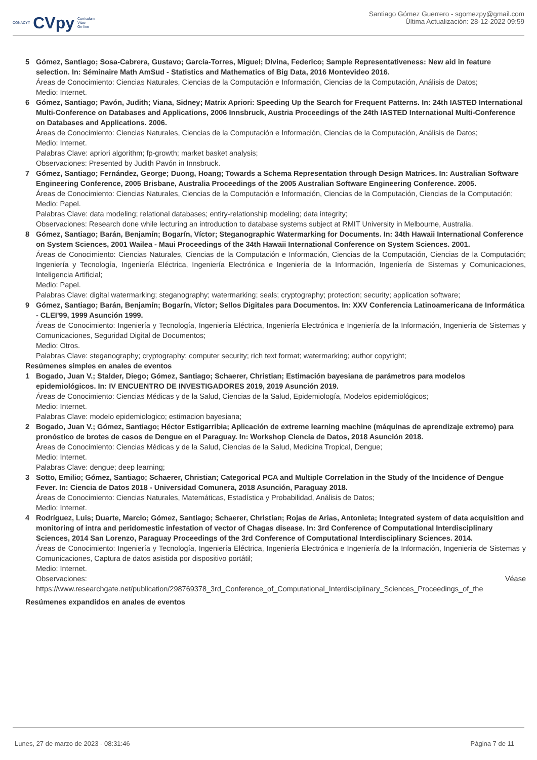CONACYT CVpy Curriculum
Vitae
On-line
Santiago Gómez Guerrero - sgomezpy@gmail.com
Última Actualización: 28-12-2022 09:59
5 Gómez, Santiago; Sosa-Cabrera, Gustavo; García-Torres, Miguel; Divina, Federico; Sample Representativeness: New aid in feature selection. In: Séminaire Math AmSud - Statistics and Mathematics of Big Data, 2016 Montevideo 2016.
Áreas de Conocimiento: Ciencias Naturales, Ciencias de la Computación e Información, Ciencias de la Computación, Análisis de Datos;
Medio: Internet.
6 Gómez, Santiago; Pavón, Judith; Viana, Sidney; Matrix Apriori: Speeding Up the Search for Frequent Patterns. In: 24th IASTED International Multi-Conference on Databases and Applications, 2006 Innsbruck, Austria Proceedings of the 24th IASTED International Multi-Conference on Databases and Applications. 2006.
Áreas de Conocimiento: Ciencias Naturales, Ciencias de la Computación e Información, Ciencias de la Computación, Análisis de Datos;
Medio: Internet.
Palabras Clave: apriori algorithm; fp-growth; market basket analysis;
Observaciones: Presented by Judith Pavón in Innsbruck.
7 Gómez, Santiago; Fernández, George; Duong, Hoang; Towards a Schema Representation through Design Matrices. In: Australian Software Engineering Conference, 2005 Brisbane, Australia Proceedings of the 2005 Australian Software Engineering Conference. 2005.
Áreas de Conocimiento: Ciencias Naturales, Ciencias de la Computación e Información, Ciencias de la Computación, Ciencias de la Computación;
Medio: Papel.
Palabras Clave: data modeling; relational databases; entiry-relationship modeling; data integrity;
Observaciones: Research done while lecturing an introduction to database systems subject at RMIT University in Melbourne, Australia.
8 Gómez, Santiago; Barán, Benjamín; Bogarín, Víctor; Steganographic Watermarking for Documents. In: 34th Hawaii International Conference on System Sciences, 2001 Wailea - Maui Proceedings of the 34th Hawaii International Conference on System Sciences. 2001.
Áreas de Conocimiento: Ciencias Naturales, Ciencias de la Computación e Información, Ciencias de la Computación, Ciencias de la Computación; Ingeniería y Tecnología, Ingeniería Eléctrica, Ingeniería Electrónica e Ingeniería de la Información, Ingeniería de Sistemas y Comunicaciones, Inteligencia Artificial;
Medio: Papel.
Palabras Clave: digital watermarking; steganography; watermarking; seals; cryptography; protection; security; application software;
9 Gómez, Santiago; Barán, Benjamín; Bogarín, Víctor; Sellos Digitales para Documentos. In: XXV Conferencia Latinoamericana de Informática - CLEI'99, 1999 Asunción 1999.
Áreas de Conocimiento: Ingeniería y Tecnología, Ingeniería Eléctrica, Ingeniería Electrónica e Ingeniería de la Información, Ingeniería de Sistemas y Comunicaciones, Seguridad Digital de Documentos;
Medio: Otros.
Palabras Clave: steganography; cryptography; computer security; rich text format; watermarking; author copyright;
Resúmenes simples en anales de eventos
1 Bogado, Juan V.; Stalder, Diego; Gómez, Santiago; Schaerer, Christian; Estimación bayesiana de parámetros para modelos epidemiológicos. In: IV ENCUENTRO DE INVESTIGADORES 2019, 2019 Asunción 2019.
Áreas de Conocimiento: Ciencias Médicas y de la Salud, Ciencias de la Salud, Epidemiología, Modelos epidemiológicos;
Medio: Internet.
Palabras Clave: modelo epidemiologico; estimacion bayesiana;
2 Bogado, Juan V.; Gómez, Santiago; Héctor Estigarribia; Aplicación de extreme learning machine (máquinas de aprendizaje extremo) para pronóstico de brotes de casos de Dengue en el Paraguay. In: Workshop Ciencia de Datos, 2018 Asunción 2018.
Áreas de Conocimiento: Ciencias Médicas y de la Salud, Ciencias de la Salud, Medicina Tropical, Dengue;
Medio: Internet.
Palabras Clave: dengue; deep learning;
3 Sotto, Emilio; Gómez, Santiago; Schaerer, Christian; Categorical PCA and Multiple Correlation in the Study of the Incidence of Dengue Fever. In: Ciencia de Datos 2018 - Universidad Comunera, 2018 Asunción, Paraguay 2018.
Áreas de Conocimiento: Ciencias Naturales, Matemáticas, Estadística y Probabilidad, Análisis de Datos;
Medio: Internet.
4 Rodríguez, Luis; Duarte, Marcio; Gómez, Santiago; Schaerer, Christian; Rojas de Arias, Antonieta; Integrated system of data acquisition and monitoring of intra and peridomestic infestation of vector of Chagas disease. In: 3rd Conference of Computational Interdisciplinary Sciences, 2014 San Lorenzo, Paraguay Proceedings of the 3rd Conference of Computational Interdisciplinary Sciences. 2014.
Áreas de Conocimiento: Ingeniería y Tecnología, Ingeniería Eléctrica, Ingeniería Electrónica e Ingeniería de la Información, Ingeniería de Sistemas y Comunicaciones, Captura de datos asistida por dispositivo portátil;
Medio: Internet.
Observaciones: Véase
https://www.researchgate.net/publication/298769378_3rd_Conference_of_Computational_Interdisciplinary_Sciences_Proceedings_of_the
Resúmenes expandidos en anales de eventos
Lunes, 27 de marzo de 2023 - 08:31:46 Página 7 de 11